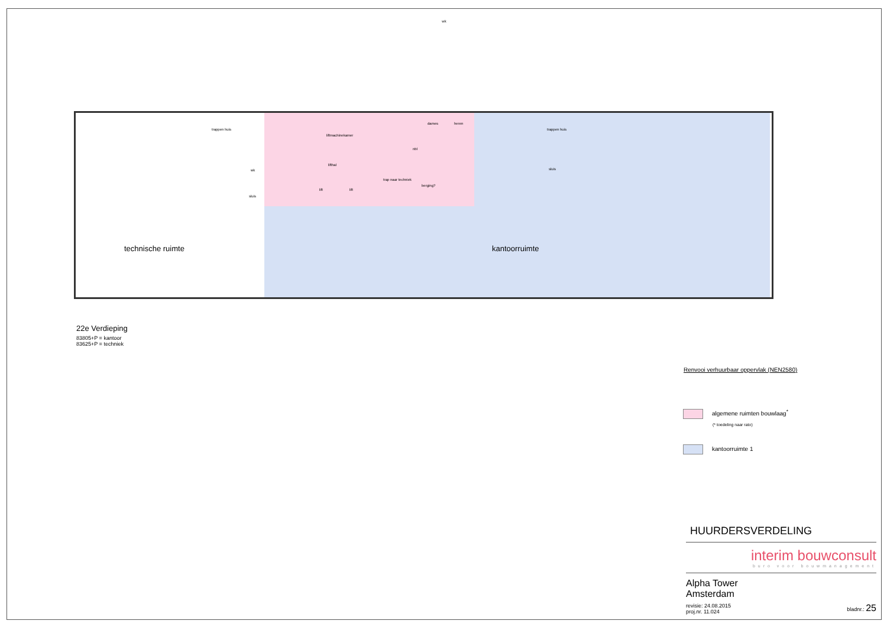wk
trappen huis
liftmachinekamer
dames heren
nbl
trappen huis
lifthal
wk sluis
lift lift
trap naar techniek
berging?
sluis
technische ruimte kantoorruimte
22e Verdieping
83805+P = kantoor
83625+P = techniek
Renvooi verhuurbaar oppervlak (NEN2580)
algemene ruimten bouwlaag<sup>*</sup>
(* toedeling naar rato)
kantoorruimte 1
HUURDERSVERDELING
interim bouwconsult
buro voor bouwmanagement
Alpha Tower
Amsterdam
revisie: 24.08.2015 bladnr.: 25
proj.nr. 11.024